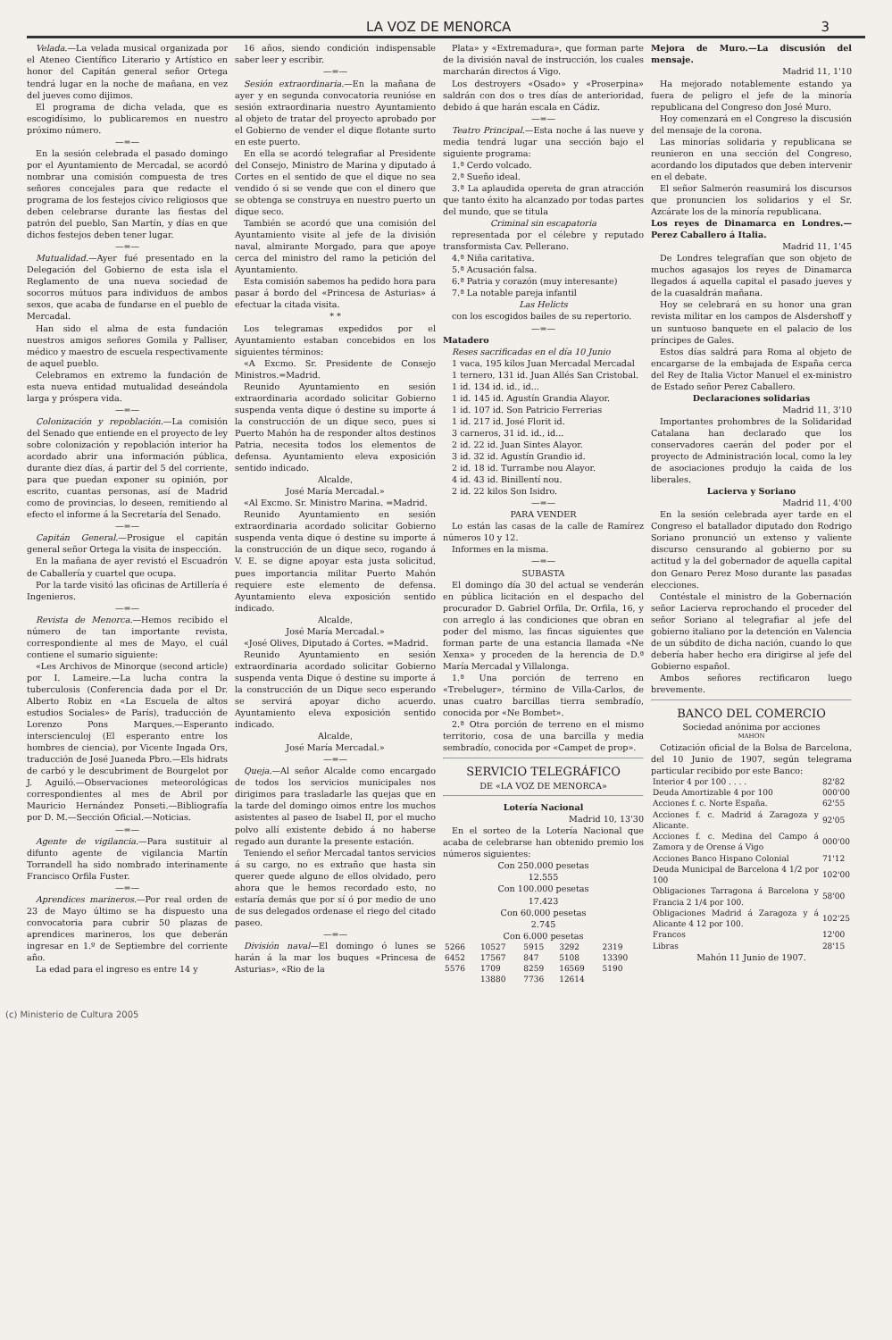LA VOZ DE MENORCA 3
Velada.—La velada musical organizada por el Ateneo Científico Literario y Artístico en honor del Capitán general señor Ortega tendrá lugar en la noche de mañana, en vez del jueves como dijimos.
El programa de dicha velada, que es escogidísimo, lo publicaremos en nuestro próximo número.
—=—
En la sesión celebrada el pasado domingo por el Ayuntamiento de Mercadal, se acordó nombrar una comisión compuesta de tres señores concejales para que redacte el programa de los festejos cívico religiosos que deben celebrarse durante las fiestas del patrón del pueblo, San Martín, y días en que dichos festejos deben tener lugar.
—=—
Mutualidad.—Ayer fué presentado en la Delegación del Gobierno de esta isla el Reglamento de una nueva sociedad de socorros mútuos para individuos de ambos sexos, que acaba de fundarse en el pueblo de Mercadal.
Han sido el alma de esta fundación nuestros amigos señores Gomila y Palliser, médico y maestro de escuela respectivamente de aquel pueblo.
Celebramos en extremo la fundación de esta nueva entidad mutualidad deseándola larga y próspera vida.
—=—
Colonización y repoblación.—La comisión del Senado que entiende en el proyecto de ley sobre colonización y repoblación interior ha acordado abrir una información pública, durante diez días, á partir del 5 del corriente, para que puedan exponer su opinión, por escrito, cuantas personas, así de Madrid como de provincias, lo deseen, remitiendo al efecto el informe á la Secretaría del Senado.
—=—
Capitán General.—Prosigue el capitán general señor Ortega la visita de inspección.
En la mañana de ayer revistó el Escuadrón de Caballería y cuartel que ocupa.
Por la tarde visitó las oficinas de Artillería é Ingenieros.
—=—
Revista de Menorca.—Hemos recibido el número de tan importante revista, correspondiente al mes de Mayo, el cuál contiene el sumario siguiente:
«Les Archivos de Minorque (second article) por I. Lameire.—La lucha contra la tuberculosis (Conferencia dada por el Dr. Alberto Robiz en «La Escuela de altos estudios Sociales» de París), traducción de Lorenzo Pons Marques.—Esperanto interscienculoj (El esperanto entre los hombres de ciencia), por Vicente Ingada Ors, traducción de José Juaneda Pbro.—Els hidrats de carbó y le descubriment de Bourgelot por J. Aguiló.—Observaciones meteorológicas correspondientes al mes de Abril por Mauricio Hernández Ponseti.—Bibliografía por D. M.—Sección Oficial.—Noticias.
—=—
Agente de vigilancia.—Para sustituir al difunto agente de vigilancia Martín Torrandell ha sido nombrado interinamente Francisco Orfila Fuster.
—=—
Aprendices marineros.—Por real orden de 23 de Mayo último se ha dispuesto una convocatoria para cubrir 50 plazas de aprendices marineros, los que deberán ingresar en 1.º de Septiembre del corriente año.
La edad para el ingreso es entre 14 y
16 años, siendo condición indispensable saber leer y escribir.
—=—
Sesión extraordinaria.—En la mañana de ayer y en segunda convocatoria reunióse en sesión extraordinaria nuestro Ayuntamiento al objeto de tratar del proyecto aprobado por el Gobierno de vender el dique flotante surto en este puerto.
En ella se acordó telegrafiar al Presidente del Consejo, Ministro de Marina y diputado á Cortes en el sentido de que el dique no sea vendido ó si se vende que con el dinero que se obtenga se construya en nuestro puerto un dique seco.
También se acordó que una comisión del Ayuntamiento visite al jefe de la división naval, almirante Morgado, para que apoye cerca del ministro del ramo la petición del Ayuntamiento.
Esta comisión sabemos ha pedido hora para pasar á bordo del «Princesa de Asturias» á efectuar la citada visita.
* *
Los telegramas expedidos por el Ayuntamiento estaban concebidos en los siguientes términos:
«A Excmo. Sr. Presidente de Consejo Ministros.=Madrid.
Reunido Ayuntamiento en sesión extraordinaria acordado solicitar Gobierno suspenda venta dique ó destine su importe á la construcción de un dique seco, pues si Puerto Mahón ha de responder altos destinos Patria, necesita todos los elementos de defensa. Ayuntamiento eleva exposición sentido indicado.
Alcalde,
José María Mercadal.»
«Al Excmo. Sr. Ministro Marina. =Madrid.
Reunido Ayuntamiento en sesión extraordinaria acordado solicitar Gobierno suspenda venta dique ó destine su importe á la construcción de un dique seco, rogando á V. E. se digne apoyar esta justa solicitud, pues importancia militar Puerto Mahón requiere este elemento de defensa. Ayuntamiento eleva exposición sentido indicado.
Alcalde,
José María Mercadal.»
«José Olives, Diputado á Cortes. =Madrid.
Reunido Ayuntamiento en sesión extraordinaria acordado solicitar Gobierno suspenda venta Dique ó destine su importe á la construcción de un Dique seco esperando se servirá apoyar dicho acuerdo. Ayuntamiento eleva exposición sentido indicado.
Alcalde,
José María Mercadal.»
—=—
Queja.—Al señor Alcalde como encargado de todos los servicios municipales nos dirigimos para trasladarle las quejas que en la tarde del domingo oimos entre los muchos asistentes al paseo de Isabel II, por el mucho polvo allí existente debido á no haberse regado aun durante la presente estación.
Teniendo el señor Mercadal tantos servicios á su cargo, no es extraño que hasta sin querer quede alguno de ellos olvidado, pero ahora que le hemos recordado esto, no estaría demás que por sí ó por medio de uno de sus delegados ordenase el riego del citado paseo.
—=—
División naval—El domingo ó lunes se harán á la mar los buques «Princesa de Asturias», «Rio de la
Plata» y «Extremadura», que forman parte de la división naval de instrucción, los cuales marcharán directos á Vigo.
Los destroyers «Osado» y «Proserpina» saldrán con dos o tres días de anterioridad, debido á que harán escala en Cádiz.
—=—
Teatro Principal.—Esta noche á las nueve y media tendrá lugar una sección bajo el siguiente programa:
1.ª Cerdo volcado.
2.ª Sueño ideal.
3.ª La aplaudida opereta de gran atracción que tanto éxito ha alcanzado por todas partes del mundo, que se titula
Criminal sin escapatoria
representada por el célebre y reputado transformista Cav. Pellerano.
4.ª Niña caritativa.
5.ª Acusación falsa.
6.ª Patria y corazón (muy interesante)
7.ª La notable pareja infantil
Las Helicts
con los escogidos bailes de su repertorio.
—=—
Matadero
Reses sacrificadas en el día 10 Junio
1 vaca, 195 kilos Juan Mercadal Mercadal
1 ternero, 131 id. Juan Allés San Cristobal.
1 id. 134 id. id., id...
1 id. 145 id. Agustín Grandia Alayor.
1 id. 107 id. Son Patricio Ferrerias
1 id. 217 id. José Florit id.
3 carneros, 31 id. id., id...
2 id. 22 id. Juan Sintes Alayor.
3 id. 32 id. Agustín Grandio id.
2 id. 18 id. Turrambe nou Alayor.
4 id. 43 id. Binillentí nou.
2 id. 22 kilos Son Isidro.
—=—
PARA VENDER
Lo están las casas de la calle de Ramírez números 10 y 12.
Informes en la misma.
—=—
SUBASTA
El domingo día 30 del actual se venderán en pública licitación en el despacho del procurador D. Gabriel Orfila, Dr. Orfila, 16, y con arreglo á las condiciones que obran en poder del mismo, las fincas siguientes que forman parte de una estancia llamada «Ne Xenxa» y proceden de la herencia de D.ª María Mercadal y Villalonga.
1.ª Una porción de terreno en «Trebeluger», término de Villa-Carlos, de unas cuatro barcillas tierra sembradío, conocida por «Ne Bombet».
2.ª Otra porción de terreno en el mismo territorio, cosa de una barcilla y media sembradío, conocida por «Campet de prop».
SERVICIO TELEGRÁFICO
DE «LA VOZ DE MENORCA»
Lotería Nacional
Madrid 10, 13'30
En el sorteo de la Lotería Nacional que acaba de celebrarse han obtenido premio los números siguientes:
Con 250.000 pesetas
12.555
Con 100.000 pesetas
17.423
Con 60.000 pesetas
2.745
Con 6.000 pesetas
| 5266 | 10527 | 5915 | 3292 | 2319 |
| 6452 | 17567 | 847 | 5108 | 13390 |
| 5576 | 1709 | 8259 | 16569 | 5190 |
| | 13880 | 7736 | 12614 | |
Mejora de Muro.—La discusión del mensaje.
Madrid 11, 1'10
Ha mejorado notablemente estando ya fuera de peligro el jefe de la minoría republicana del Congreso don José Muro.
Hoy comenzará en el Congreso la discusión del mensaje de la corona.
Las minorías solidaria y republicana se reunieron en una sección del Congreso, acordando los diputados que deben intervenir en el debate.
El señor Salmerón reasumirá los discursos que pronuncien los solidarios y el Sr. Azcárate los de la minoría republicana.
Los reyes de Dinamarca en Londres.—Perez Caballero á Italia.
Madrid 11, 1'45
De Londres telegrafían que son objeto de muchos agasajos los reyes de Dinamarca llegados á aquella capital el pasado jueves y de la cuasaldrán mañana.
Hoy se celebrará en su honor una gran revista militar en los campos de Alsdershoff y un suntuoso banquete en el palacio de los príncipes de Gales.
Estos días saldrá para Roma al objeto de encargarse de la embajada de España cerca del Rey de Italia Victor Manuel el ex-ministro de Estado señor Perez Caballero.
Declaraciones solidarias
Madrid 11, 3'10
Importantes prohombres de la Solidaridad Catalana han declarado que los conservadores caerán del poder por el proyecto de Administración local, como la ley de asociaciones produjo la caida de los liberales.
Lacierva y Soriano
Madrid 11, 4'00
En la sesión celebrada ayer tarde en el Congreso el batallador diputado don Rodrigo Soriano pronunció un extenso y valiente discurso censurando al gobierno por su actitud y la del gobernador de aquella capital don Genaro Perez Moso durante las pasadas elecciones.
Contéstale el ministro de la Gobernación señor Lacierva reprochando el proceder del señor Soriano al telegrafiar al jefe del gobierno italiano por la detención en Valencia de un súbdito de dicha nación, cuando lo que debería haber hecho era dirigirse al jefe del Gobierno español.
Ambos señores rectificaron luego brevemente.
BANCO DEL COMERCIO
Sociedad anónima por acciones
MAHON
Cotización oficial de la Bolsa de Barcelona, del 10 Junio de 1907, según telegrama particular recibido por este Banco:
| Interior 4 por 100 . . . . | 82'82 |
| Deuda Amortizable 4 por 100 | 000'00 |
| Acciones f. c. Norte España. | 62'55 |
| Acciones f. c. Madrid á Zaragoza y Alicante. | 92'05 |
| Acciones f. c. Medina del Campo á Zamora y de Orense á Vigo | 000'00 |
| Acciones Banco Hispano Colonial | 71'12 |
| Deuda Municipal de Barcelona 4 1/2 por 100 | 102'00 |
| Obligaciones Tarragona á Barcelona y Francia 2 1/4 por 100. | 58'00 |
| Obligaciones Madrid á Zaragoza y á Alicante 4 12 por 100. | 102'25 |
| Francos | 12'00 |
| Libras | 28'15 |
Mahón 11 Junio de 1907.
(c) Ministerio de Cultura 2005